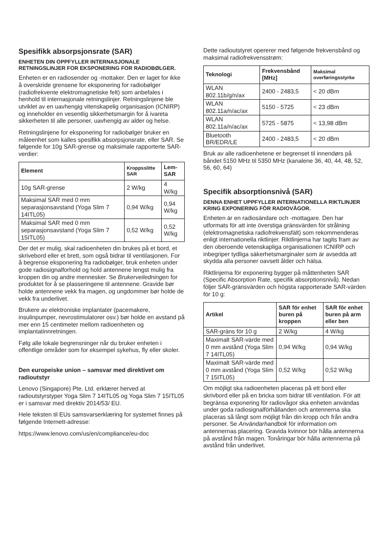Spesifikk absorpsjonsrate (SAR)
ENHETEN DIN OPPFYLLER INTERNASJONALE RETNINGSLINJER FOR EKSPONERING FOR RADIOBØLGER.
Enheten er en radiosender og -mottaker. Den er laget for ikke å overskride grensene for eksponering for radiobølger (radiofrekvente elektromagnetiske felt) som anbefales i henhold til internasjonale retningslinjer. Retningslinjene ble utviklet av en uavhengig vitenskapelig organisasjon (ICNIRP) og inneholder en vesentlig sikkerhetsmargin for å ivareta sikkerheten til alle personer, uavhengig av alder og helse.
Retningslinjene for eksponering for radiobølger bruker en måleenhet som kalles spesifikk absorpsjonsrate, eller SAR. Se følgende for 10g SAR-grense og maksimale rapporterte SAR-verdier:
| Element | Kroppsslitte SAR | Lem-SAR |
| --- | --- | --- |
| 10g SAR-grense | 2 W/kg | 4 W/kg |
| Maksimal SAR med 0 mm separasjonsavstand (Yoga Slim 7 14ITL05) | 0,94 W/kg | 0,94 W/kg |
| Maksimal SAR med 0 mm separasjonsavstand (Yoga Slim 7 15ITL05) | 0,52 W/kg | 0,52 W/kg |
Der det er mulig, skal radioenheten din brukes på et bord, et skrivebord eller et brett, som også bidrar til ventilasjonen. For å begrense eksponering fra radiobølger, bruk enheten under gode radiosignalforhold og hold antennene lengst mulig fra kroppen din og andre mennesker. Se Brukerveiledningen for produktet for å se plasseringene til antennene. Gravide bør holde antennene vekk fra magen, og ungdommer bør holde de vekk fra underlivet.
Brukere av elektroniske implantater (pacemakere, insulinpumper, nevrostimulatorer osv.) bør holde en avstand på mer enn 15 centimeter mellom radioenheten og implantatinnretningen.
Følg alle lokale begrensninger når du bruker enheten i offentlige områder som for eksempel sykehus, fly eller skoler.
Den europeiske union – samsvar med direktivet om radioutstyr
Lenovo (Singapore) Pte. Ltd. erklærer herved at radioutstyrstyper Yoga Slim 7 14ITL05 og Yoga Slim 7 15ITL05 er i samsvar med direktiv 2014/53/ EU.
Hele teksten til EUs samsvarserklæring for systemet finnes på følgende Internett-adresse:
https://www.lenovo.com/us/en/compliance/eu-doc
Dette radioutstyret opererer med følgende frekvensbånd og maksimal radiofrekvensstrøm:
| Teknologi | Frekvensbånd [MHz] | Maksimal overføringsstyrke |
| --- | --- | --- |
| WLAN 802.11b/g/n/ax | 2400 - 2483,5 | < 20 dBm |
| WLAN 802.11a/n/ac/ax | 5150 - 5725 | < 23 dBm |
| WLAN 802.11a/n/ac/ax | 5725 - 5875 | < 13,98 dBm |
| Bluetooth BR/EDR/LE | 2400 - 2483,5 | < 20 dBm |
Bruk av alle radioenhetene er begrenset til innendørs på båndet 5150 MHz til 5350 MHz (kanalene 36, 40, 44, 48, 52, 56, 60, 64)
Specifik absorptionsnivå (SAR)
DENNA ENHET UPPFYLLER INTERNATIONELLA RIKTLINJER KRING EXPONERING FÖR RADIOVÅGOR.
Enheten är en radiosändare och -mottagare. Den har utformats för att inte överstiga gränsvärden för strålning (elektromagnetiska radiofrekvensfält) som rekommenderas enligt internationella riktlinjer. Riktlinjerna har tagits fram av den oberoende vetenskapliga organisationen ICNIRP och inbegriper tydliga säkerhetsmarginaler som är avsedda att skydda alla personer oavsett ålder och hälsa.
Riktlinjerna för exponering bygger på måttenheten SAR (Specific Absorption Rate, specifik absorptionsnivå). Nedan följer SAR-gränsvärden och högsta rapporterade SAR-värden för 10 g:
| Artikel | SAR för enhet buren på kroppen | SAR för enhet buren på arm eller ben |
| --- | --- | --- |
| SAR-gräns för 10 g | 2 W/kg | 4 W/kg |
| Maximalt SAR-värde med 0 mm avstånd (Yoga Slim 7 14ITL05) | 0,94 W/kg | 0,94 W/kg |
| Maximalt SAR-värde med 0 mm avstånd (Yoga Slim 7 15ITL05) | 0,52 W/kg | 0,52 W/kg |
Om möjligt ska radioenheten placeras på ett bord eller skrivbord eller på en bricka som bidrar till ventilation. För att begränsa exponering för radiovågor ska enheten användas under goda radiosignalförhållanden och antennerna ska placeras så långt som möjligt från din kropp och från andra personer. Se Användarhandbok för information om antennernas placering. Gravida kvinnor bör hålla antennerna på avstånd från magen. Tonåringar bör hålla antennerna på avstånd från underlivet.